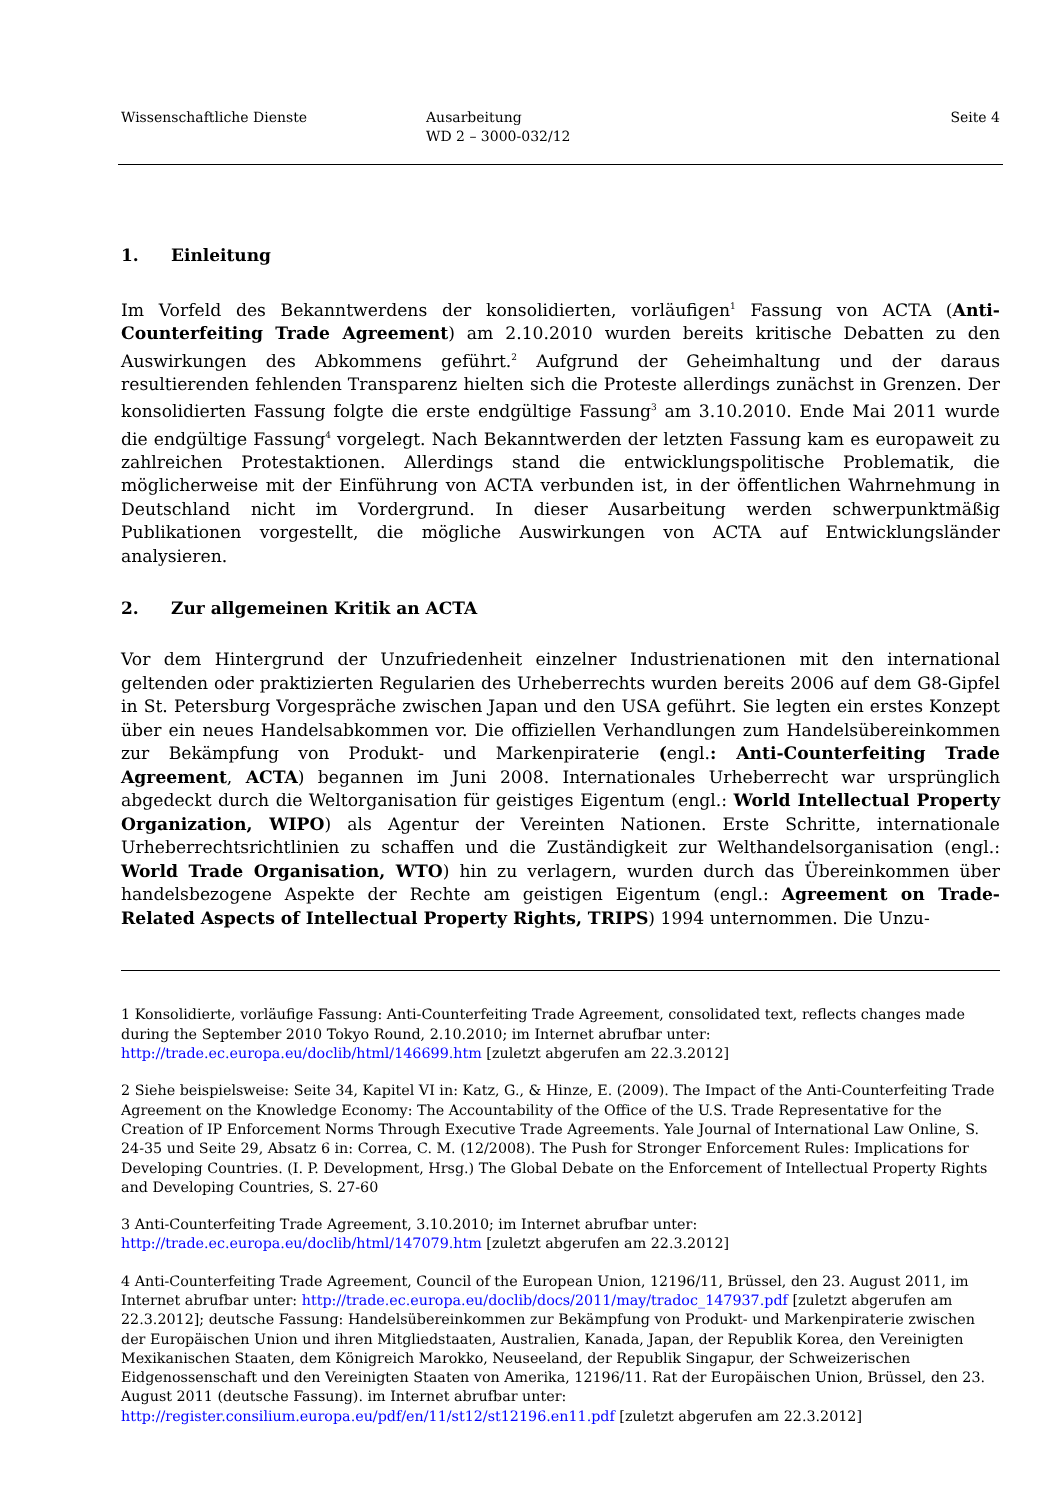Wissenschaftliche Dienste Ausarbeitung
WD 2 – 3000-032/12
Seite 4
1. Einleitung
Im Vorfeld des Bekanntwerdens der konsolidierten, vorläufigen<sup>1</sup> Fassung von ACTA (Anti-Counterfeiting Trade Agreement) am 2.10.2010 wurden bereits kritische Debatten zu den Auswirkungen des Abkommens geführt.<sup>2</sup> Aufgrund der Geheimhaltung und der daraus resultierenden fehlenden Transparenz hielten sich die Proteste allerdings zunächst in Grenzen. Der konsolidierten Fassung folgte die erste endgültige Fassung<sup>3</sup> am 3.10.2010. Ende Mai 2011 wurde die endgültige Fassung<sup>4</sup> vorgelegt. Nach Bekanntwerden der letzten Fassung kam es europaweit zu zahlreichen Protestaktionen. Allerdings stand die entwicklungspolitische Problematik, die möglicherweise mit der Einführung von ACTA verbunden ist, in der öffentlichen Wahrnehmung in Deutschland nicht im Vordergrund. In dieser Ausarbeitung werden schwerpunktmäßig Publikationen vorgestellt, die mögliche Auswirkungen von ACTA auf Entwicklungsländer analysieren.
2. Zur allgemeinen Kritik an ACTA
Vor dem Hintergrund der Unzufriedenheit einzelner Industrienationen mit den international geltenden oder praktizierten Regularien des Urheberrechts wurden bereits 2006 auf dem G8-Gipfel in St. Petersburg Vorgespräche zwischen Japan und den USA geführt. Sie legten ein erstes Konzept über ein neues Handelsabkommen vor. Die offiziellen Verhandlungen zum Handelsübereinkommen zur Bekämpfung von Produkt- und Markenpiraterie (engl.: Anti-Counterfeiting Trade Agreement, ACTA) begannen im Juni 2008. Internationales Urheberrecht war ursprünglich abgedeckt durch die Weltorganisation für geistiges Eigentum (engl.: World Intellectual Property Organization, WIPO) als Agentur der Vereinten Nationen. Erste Schritte, internationale Urheberrechtsrichtlinien zu schaffen und die Zuständigkeit zur Welthandelsorganisation (engl.: World Trade Organisation, WTO) hin zu verlagern, wurden durch das Übereinkommen über handelsbezogene Aspekte der Rechte am geistigen Eigentum (engl.: Agreement on Trade-Related Aspects of Intellectual Property Rights, TRIPS) 1994 unternommen. Die Unzu-
1 Konsolidierte, vorläufige Fassung: Anti-Counterfeiting Trade Agreement, consolidated text, reflects changes made during the September 2010 Tokyo Round, 2.10.2010; im Internet abrufbar unter: http://trade.ec.europa.eu/doclib/html/146699.htm [zuletzt abgerufen am 22.3.2012]
2 Siehe beispielsweise: Seite 34, Kapitel VI in: Katz, G., & Hinze, E. (2009). The Impact of the Anti-Counterfeiting Trade Agreement on the Knowledge Economy: The Accountability of the Office of the U.S. Trade Representative for the Creation of IP Enforcement Norms Through Executive Trade Agreements. Yale Journal of International Law Online, S. 24-35 und Seite 29, Absatz 6 in: Correa, C. M. (12/2008). The Push for Stronger Enforcement Rules: Implications for Developing Countries. (I. P. Development, Hrsg.) The Global Debate on the Enforcement of Intellectual Property Rights and Developing Countries, S. 27-60
3 Anti-Counterfeiting Trade Agreement, 3.10.2010; im Internet abrufbar unter:
http://trade.ec.europa.eu/doclib/html/147079.htm [zuletzt abgerufen am 22.3.2012]
4 Anti-Counterfeiting Trade Agreement, Council of the European Union, 12196/11, Brüssel, den 23. August 2011, im Internet abrufbar unter: http://trade.ec.europa.eu/doclib/docs/2011/may/tradoc_147937.pdf [zuletzt abgerufen am 22.3.2012]; deutsche Fassung: Handelsübereinkommen zur Bekämpfung von Produkt- und Markenpiraterie zwischen der Europäischen Union und ihren Mitgliedstaaten, Australien, Kanada, Japan, der Republik Korea, den Vereinigten Mexikanischen Staaten, dem Königreich Marokko, Neuseeland, der Republik Singapur, der Schweizerischen Eidgenossenschaft und den Vereinigten Staaten von Amerika, 12196/11. Rat der Europäischen Union, Brüssel, den 23. August 2011 (deutsche Fassung). im Internet abrufbar unter:
http://register.consilium.europa.eu/pdf/en/11/st12/st12196.en11.pdf [zuletzt abgerufen am 22.3.2012]